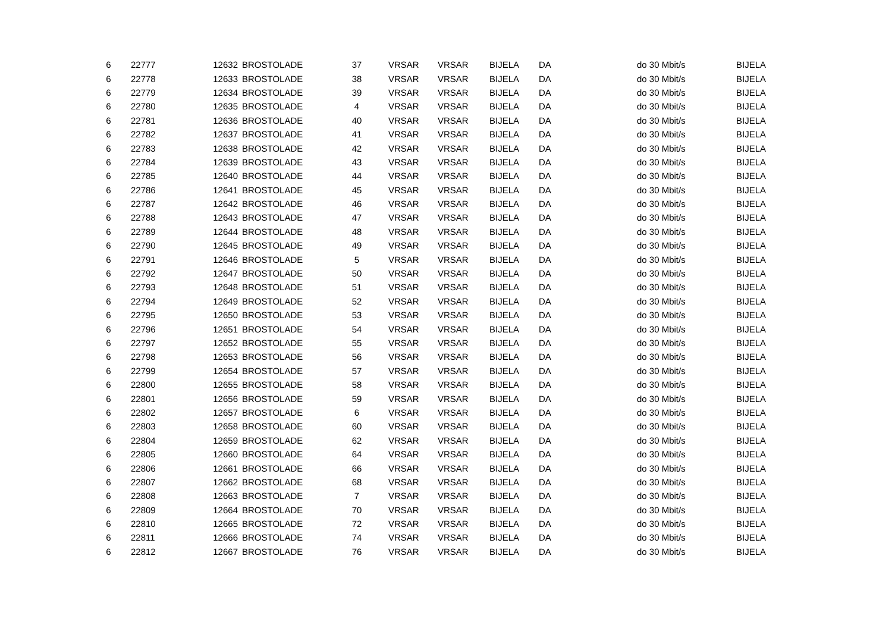| 6 | 22777 | 12632 | BROSTOLADE | 37 | VRSAR | VRSAR | BIJELA | DA | do 30 Mbit/s | BIJELA |
| 6 | 22778 | 12633 | BROSTOLADE | 38 | VRSAR | VRSAR | BIJELA | DA | do 30 Mbit/s | BIJELA |
| 6 | 22779 | 12634 | BROSTOLADE | 39 | VRSAR | VRSAR | BIJELA | DA | do 30 Mbit/s | BIJELA |
| 6 | 22780 | 12635 | BROSTOLADE | 4 | VRSAR | VRSAR | BIJELA | DA | do 30 Mbit/s | BIJELA |
| 6 | 22781 | 12636 | BROSTOLADE | 40 | VRSAR | VRSAR | BIJELA | DA | do 30 Mbit/s | BIJELA |
| 6 | 22782 | 12637 | BROSTOLADE | 41 | VRSAR | VRSAR | BIJELA | DA | do 30 Mbit/s | BIJELA |
| 6 | 22783 | 12638 | BROSTOLADE | 42 | VRSAR | VRSAR | BIJELA | DA | do 30 Mbit/s | BIJELA |
| 6 | 22784 | 12639 | BROSTOLADE | 43 | VRSAR | VRSAR | BIJELA | DA | do 30 Mbit/s | BIJELA |
| 6 | 22785 | 12640 | BROSTOLADE | 44 | VRSAR | VRSAR | BIJELA | DA | do 30 Mbit/s | BIJELA |
| 6 | 22786 | 12641 | BROSTOLADE | 45 | VRSAR | VRSAR | BIJELA | DA | do 30 Mbit/s | BIJELA |
| 6 | 22787 | 12642 | BROSTOLADE | 46 | VRSAR | VRSAR | BIJELA | DA | do 30 Mbit/s | BIJELA |
| 6 | 22788 | 12643 | BROSTOLADE | 47 | VRSAR | VRSAR | BIJELA | DA | do 30 Mbit/s | BIJELA |
| 6 | 22789 | 12644 | BROSTOLADE | 48 | VRSAR | VRSAR | BIJELA | DA | do 30 Mbit/s | BIJELA |
| 6 | 22790 | 12645 | BROSTOLADE | 49 | VRSAR | VRSAR | BIJELA | DA | do 30 Mbit/s | BIJELA |
| 6 | 22791 | 12646 | BROSTOLADE | 5 | VRSAR | VRSAR | BIJELA | DA | do 30 Mbit/s | BIJELA |
| 6 | 22792 | 12647 | BROSTOLADE | 50 | VRSAR | VRSAR | BIJELA | DA | do 30 Mbit/s | BIJELA |
| 6 | 22793 | 12648 | BROSTOLADE | 51 | VRSAR | VRSAR | BIJELA | DA | do 30 Mbit/s | BIJELA |
| 6 | 22794 | 12649 | BROSTOLADE | 52 | VRSAR | VRSAR | BIJELA | DA | do 30 Mbit/s | BIJELA |
| 6 | 22795 | 12650 | BROSTOLADE | 53 | VRSAR | VRSAR | BIJELA | DA | do 30 Mbit/s | BIJELA |
| 6 | 22796 | 12651 | BROSTOLADE | 54 | VRSAR | VRSAR | BIJELA | DA | do 30 Mbit/s | BIJELA |
| 6 | 22797 | 12652 | BROSTOLADE | 55 | VRSAR | VRSAR | BIJELA | DA | do 30 Mbit/s | BIJELA |
| 6 | 22798 | 12653 | BROSTOLADE | 56 | VRSAR | VRSAR | BIJELA | DA | do 30 Mbit/s | BIJELA |
| 6 | 22799 | 12654 | BROSTOLADE | 57 | VRSAR | VRSAR | BIJELA | DA | do 30 Mbit/s | BIJELA |
| 6 | 22800 | 12655 | BROSTOLADE | 58 | VRSAR | VRSAR | BIJELA | DA | do 30 Mbit/s | BIJELA |
| 6 | 22801 | 12656 | BROSTOLADE | 59 | VRSAR | VRSAR | BIJELA | DA | do 30 Mbit/s | BIJELA |
| 6 | 22802 | 12657 | BROSTOLADE | 6 | VRSAR | VRSAR | BIJELA | DA | do 30 Mbit/s | BIJELA |
| 6 | 22803 | 12658 | BROSTOLADE | 60 | VRSAR | VRSAR | BIJELA | DA | do 30 Mbit/s | BIJELA |
| 6 | 22804 | 12659 | BROSTOLADE | 62 | VRSAR | VRSAR | BIJELA | DA | do 30 Mbit/s | BIJELA |
| 6 | 22805 | 12660 | BROSTOLADE | 64 | VRSAR | VRSAR | BIJELA | DA | do 30 Mbit/s | BIJELA |
| 6 | 22806 | 12661 | BROSTOLADE | 66 | VRSAR | VRSAR | BIJELA | DA | do 30 Mbit/s | BIJELA |
| 6 | 22807 | 12662 | BROSTOLADE | 68 | VRSAR | VRSAR | BIJELA | DA | do 30 Mbit/s | BIJELA |
| 6 | 22808 | 12663 | BROSTOLADE | 7 | VRSAR | VRSAR | BIJELA | DA | do 30 Mbit/s | BIJELA |
| 6 | 22809 | 12664 | BROSTOLADE | 70 | VRSAR | VRSAR | BIJELA | DA | do 30 Mbit/s | BIJELA |
| 6 | 22810 | 12665 | BROSTOLADE | 72 | VRSAR | VRSAR | BIJELA | DA | do 30 Mbit/s | BIJELA |
| 6 | 22811 | 12666 | BROSTOLADE | 74 | VRSAR | VRSAR | BIJELA | DA | do 30 Mbit/s | BIJELA |
| 6 | 22812 | 12667 | BROSTOLADE | 76 | VRSAR | VRSAR | BIJELA | DA | do 30 Mbit/s | BIJELA |